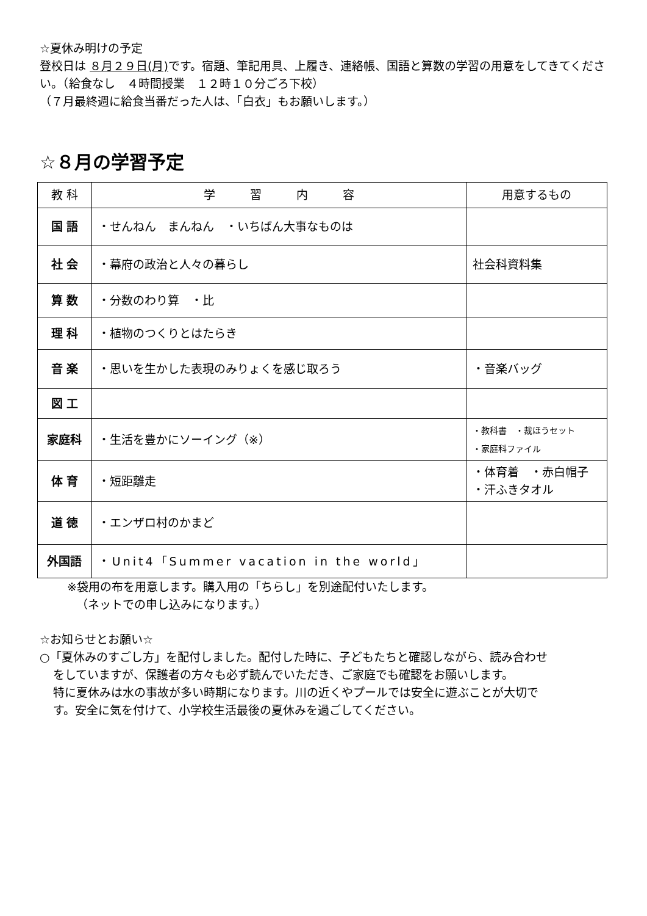☆夏休み明けの予定
登校日は ８月２９日(月) です。宿題、筆記用具、上履き、連絡帳、国語と算数の学習の用意をしてきてください。（給食なし　４時間授業　１２時１０分ごろ下校）
（７月最終週に給食当番だった人は、「白衣」もお願いします。）
☆８月の学習予定
| 教 科 | 学 習 内 容 | 用意するもの |
| --- | --- | --- |
| 国 語 | ・せんねん まんねん ・いちばん大事なものは | |
| 社 会 | ・幕府の政治と人々の暮らし | 社会科資料集 |
| 算 数 | ・分数のわり算 ・比 | |
| 理 科 | ・植物のつくりとはたらき | |
| 音 楽 | ・思いを生かした表現のみりょくを感じ取ろう | ・音楽バッグ |
| 図 工 | | |
| 家庭科 | ・生活を豊かにソーイング（※） | ・教科書 ・裁ほうセット ・家庭科ファイル |
| 体 育 | ・短距離走 | ・体育着 ・赤白帽子 ・汗ふきタオル |
| 道 徳 | ・エンザロ村のかまど | |
| 外国語 | ・Unit4「Summer vacation in the world」 | |
※袋用の布を用意します。購入用の「ちらし」を別途配付いたします。
（ネットでの申し込みになります。）
☆お知らせとお願い☆
○「夏休みのすごし方」を配付しました。配付した時に、子どもたちと確認しながら、読み合わせ
をしていますが、保護者の方々も必ず読んでいただき、ご家庭でも確認をお願いします。
特に夏休みは水の事故が多い時期になります。川の近くやプールでは安全に遊ぶことが大切で
す。安全に気を付けて、小学校生活最後の夏休みを過ごしてください。